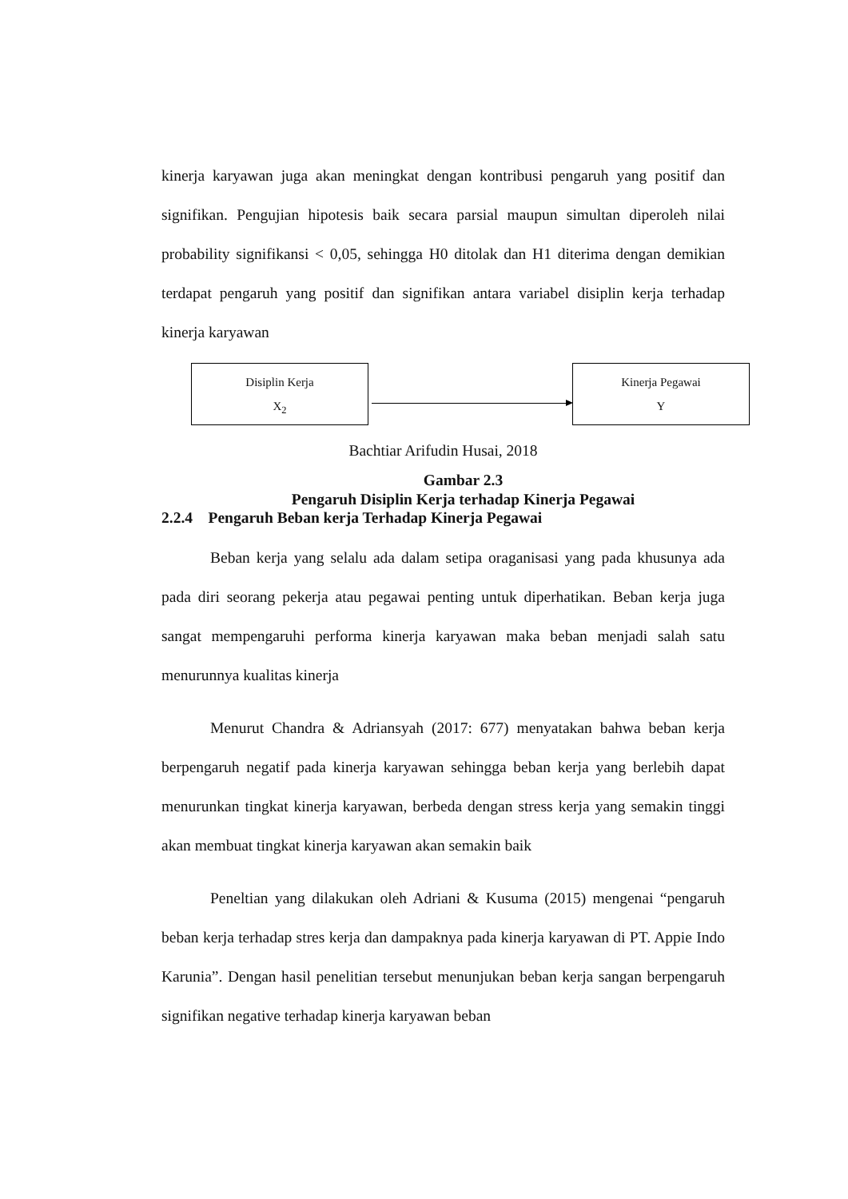kinerja karyawan juga akan meningkat dengan kontribusi pengaruh yang positif dan signifikan. Pengujian hipotesis baik secara parsial maupun simultan diperoleh nilai probability signifikansi < 0,05, sehingga H0 ditolak dan H1 diterima dengan demikian terdapat pengaruh yang positif dan signifikan antara variabel disiplin kerja terhadap kinerja karyawan
Disiplin Kerja
X<sub>2</sub>
Kinerja Pegawai
Y
Bachtiar Arifudin Husai, 2018
Gambar 2.3
Pengaruh Disiplin Kerja terhadap Kinerja Pegawai
2.2.4 Pengaruh Beban kerja Terhadap Kinerja Pegawai
Beban kerja yang selalu ada dalam setipa oraganisasi yang pada khusunya ada pada diri seorang pekerja atau pegawai penting untuk diperhatikan. Beban kerja juga sangat mempengaruhi performa kinerja karyawan maka beban menjadi salah satu menurunnya kualitas kinerja
Menurut Chandra & Adriansyah (2017: 677) menyatakan bahwa beban kerja berpengaruh negatif pada kinerja karyawan sehingga beban kerja yang berlebih dapat menurunkan tingkat kinerja karyawan, berbeda dengan stress kerja yang semakin tinggi akan membuat tingkat kinerja karyawan akan semakin baik
Peneltian yang dilakukan oleh Adriani & Kusuma (2015) mengenai “pengaruh beban kerja terhadap stres kerja dan dampaknya pada kinerja karyawan di PT. Appie Indo Karunia”. Dengan hasil penelitian tersebut menunjukan beban kerja sangan berpengaruh signifikan negative terhadap kinerja karyawan beban